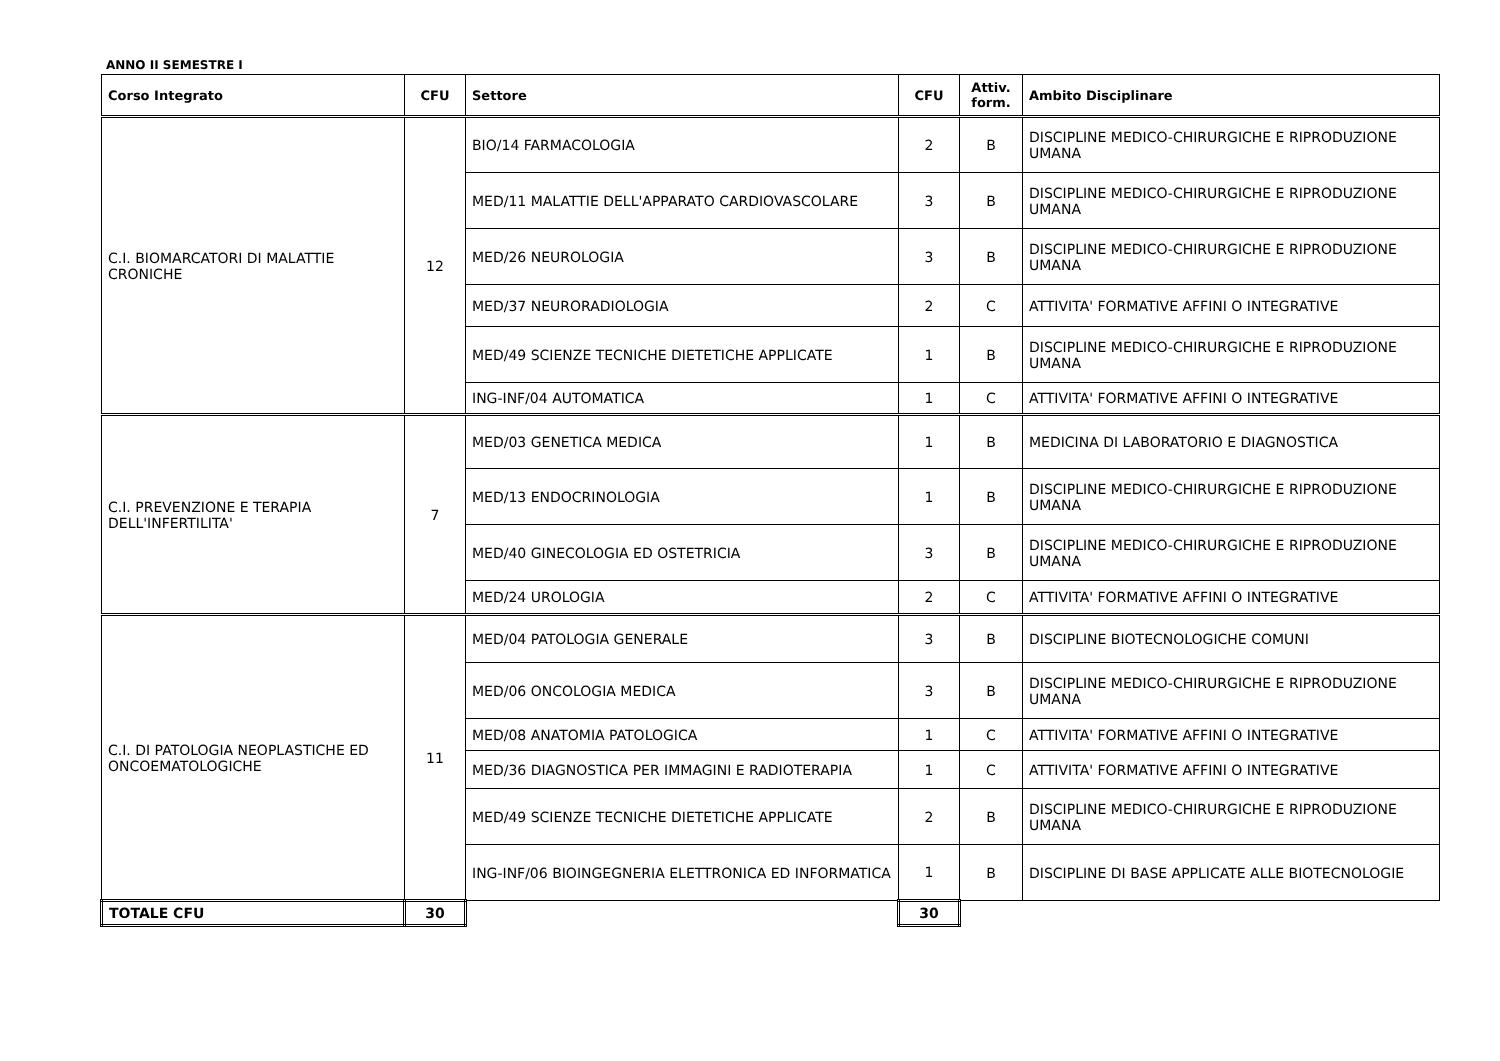ANNO II SEMESTRE I
| Corso Integrato | CFU | Settore | CFU | Attiv. form. | Ambito Disciplinare |
| --- | --- | --- | --- | --- | --- |
| C.I. BIOMARCATORI DI MALATTIE CRONICHE | 12 | BIO/14 FARMACOLOGIA | 2 | B | DISCIPLINE MEDICO-CHIRURGICHE E RIPRODUZIONE UMANA |
| | | MED/11 MALATTIE DELL'APPARATO CARDIOVASCOLARE | 3 | B | DISCIPLINE MEDICO-CHIRURGICHE E RIPRODUZIONE UMANA |
| | | MED/26 NEUROLOGIA | 3 | B | DISCIPLINE MEDICO-CHIRURGICHE E RIPRODUZIONE UMANA |
| | | MED/37 NEURORADIOLOGIA | 2 | C | ATTIVITA' FORMATIVE AFFINI O INTEGRATIVE |
| | | MED/49 SCIENZE TECNICHE DIETETICHE APPLICATE | 1 | B | DISCIPLINE MEDICO-CHIRURGICHE E RIPRODUZIONE UMANA |
| | | ING-INF/04 AUTOMATICA | 1 | C | ATTIVITA' FORMATIVE AFFINI O INTEGRATIVE |
| C.I. PREVENZIONE E TERAPIA DELL'INFERTILITA' | 7 | MED/03 GENETICA MEDICA | 1 | B | MEDICINA DI LABORATORIO E DIAGNOSTICA |
| | | MED/13 ENDOCRINOLOGIA | 1 | B | DISCIPLINE MEDICO-CHIRURGICHE E RIPRODUZIONE UMANA |
| | | MED/40 GINECOLOGIA ED OSTETRICIA | 3 | B | DISCIPLINE MEDICO-CHIRURGICHE E RIPRODUZIONE UMANA |
| | | MED/24 UROLOGIA | 2 | C | ATTIVITA' FORMATIVE AFFINI O INTEGRATIVE |
| C.I. DI PATOLOGIA NEOPLASTICHE ED ONCOEMATOLOGICHE | 11 | MED/04 PATOLOGIA GENERALE | 3 | B | DISCIPLINE BIOTECNOLOGICHE COMUNI |
| | | MED/06 ONCOLOGIA MEDICA | 3 | B | DISCIPLINE MEDICO-CHIRURGICHE E RIPRODUZIONE UMANA |
| | | MED/08 ANATOMIA PATOLOGICA | 1 | C | ATTIVITA' FORMATIVE AFFINI O INTEGRATIVE |
| | | MED/36 DIAGNOSTICA PER IMMAGINI E RADIOTERAPIA | 1 | C | ATTIVITA' FORMATIVE AFFINI O INTEGRATIVE |
| | | MED/49 SCIENZE TECNICHE DIETETICHE APPLICATE | 2 | B | DISCIPLINE MEDICO-CHIRURGICHE E RIPRODUZIONE UMANA |
| | | ING-INF/06 BIOINGEGNERIA ELETTRONICA ED INFORMATICA | 1 | B | DISCIPLINE DI BASE APPLICATE ALLE BIOTECNOLOGIE |
| TOTALE CFU | 30 | | 30 | | |